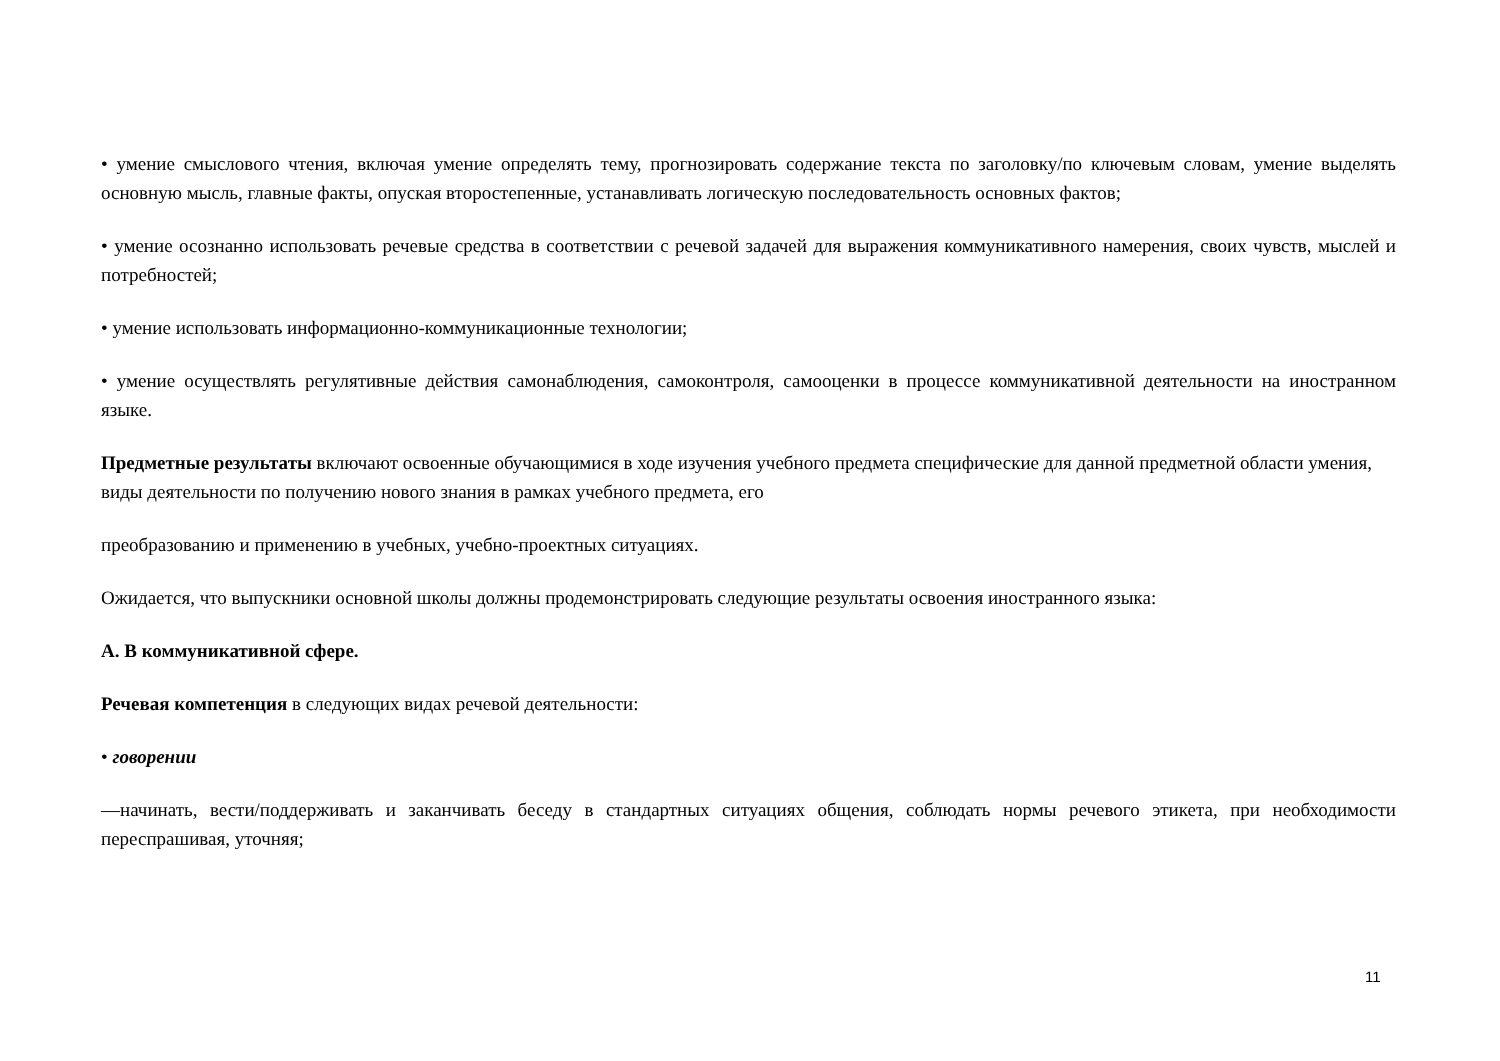• умение смыслового чтения, включая умение определять тему, прогнозировать содержание текста по заголовку/по ключевым словам, умение выделять основную мысль, главные факты, опуская второстепенные, устанавливать логическую последовательность основных фактов;
• умение осознанно использовать речевые средства в соответствии с речевой задачей для выражения коммуникативного намерения, своих чувств, мыслей и потребностей;
• умение использовать информационно-коммуникационные технологии;
• умение осуществлять регулятивные действия самонаблюдения, самоконтроля, самооценки в процессе коммуникативной деятельности на иностранном языке.
Предметные результаты включают освоенные обучающимися в ходе изучения учебного предмета специфические для данной предметной области умения, виды деятельности по получению нового знания в рамках учебного предмета, его
преобразованию и применению в учебных, учебно-проектных ситуациях.
Ожидается, что выпускники основной школы должны продемонстрировать следующие результаты освоения иностранного языка:
А. В коммуникативной сфере.
Речевая компетенция в следующих видах речевой деятельности:
• говорении
—начинать, вести/поддерживать и заканчивать беседу в стандартных ситуациях общения, соблюдать нормы речевого этикета, при необходимости переспрашивая, уточняя;
11